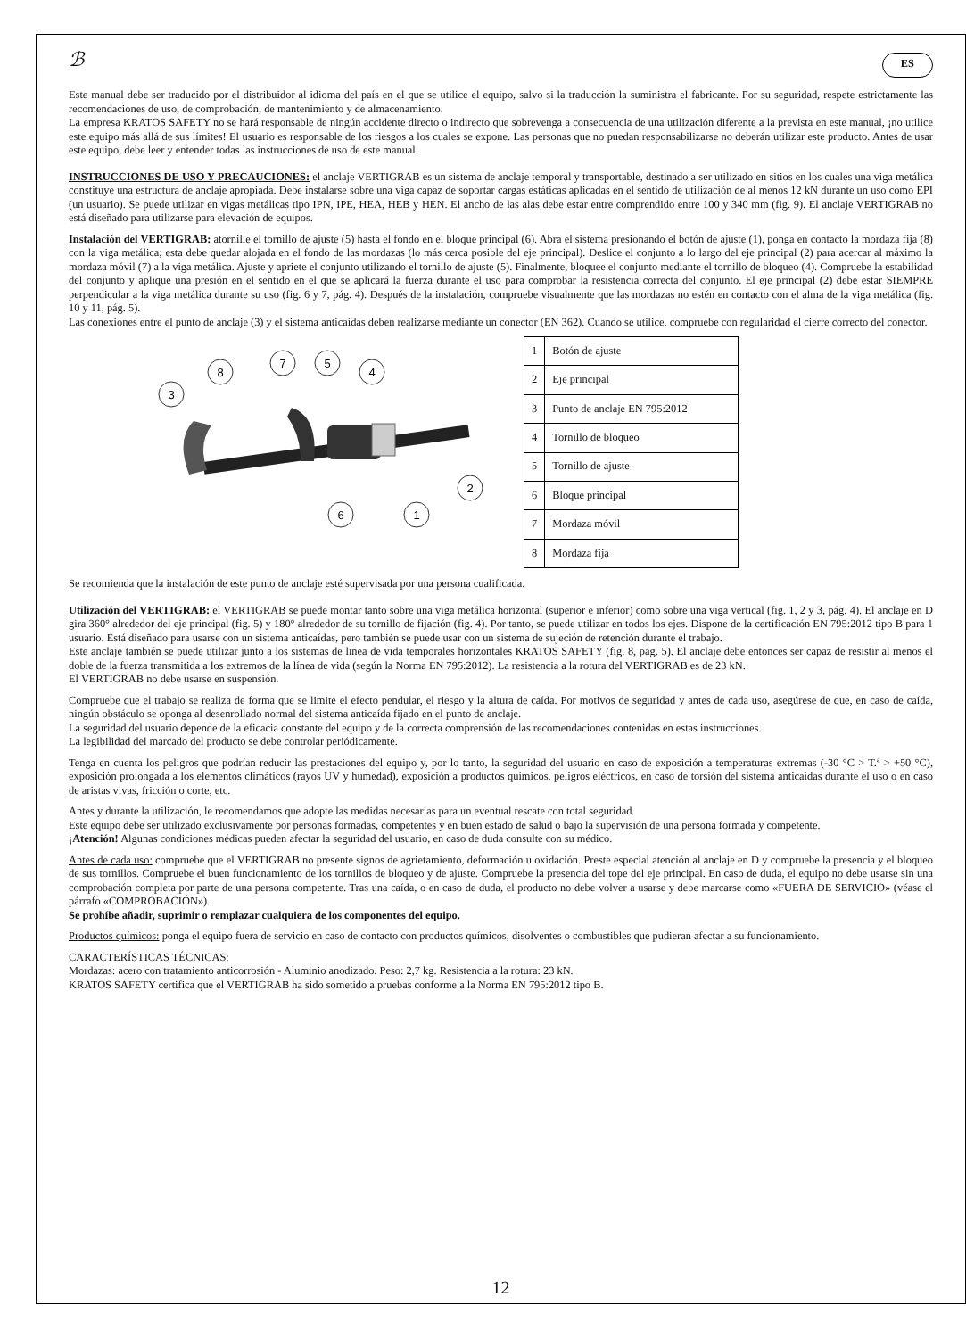ℬ ES
Este manual debe ser traducido por el distribuidor al idioma del país en el que se utilice el equipo, salvo si la traducción la suministra el fabricante. Por su seguridad, respete estrictamente las recomendaciones de uso, de comprobación, de mantenimiento y de almacenamiento.
La empresa KRATOS SAFETY no se hará responsable de ningún accidente directo o indirecto que sobrevenga a consecuencia de una utilización diferente a la prevista en este manual, ¡no utilice este equipo más allá de sus límites! El usuario es responsable de los riesgos a los cuales se expone. Las personas que no puedan responsabilizarse no deberán utilizar este producto. Antes de usar este equipo, debe leer y entender todas las instrucciones de uso de este manual.
INSTRUCCIONES DE USO Y PRECAUCIONES: el anclaje VERTIGRAB es un sistema de anclaje temporal y transportable, destinado a ser utilizado en sitios en los cuales una viga metálica constituye una estructura de anclaje apropiada. Debe instalarse sobre una viga capaz de soportar cargas estáticas aplicadas en el sentido de utilización de al menos 12 kN durante un uso como EPI (un usuario). Se puede utilizar en vigas metálicas tipo IPN, IPE, HEA, HEB y HEN. El ancho de las alas debe estar entre comprendido entre 100 y 340 mm (fig. 9). El anclaje VERTIGRAB no está diseñado para utilizarse para elevación de equipos.
Instalación del VERTIGRAB: atornille el tornillo de ajuste (5) hasta el fondo en el bloque principal (6). Abra el sistema presionando el botón de ajuste (1), ponga en contacto la mordaza fija (8) con la viga metálica; esta debe quedar alojada en el fondo de las mordazas (lo más cerca posible del eje principal). Deslice el conjunto a lo largo del eje principal (2) para acercar al máximo la mordaza móvil (7) a la viga metálica. Ajuste y apriete el conjunto utilizando el tornillo de ajuste (5). Finalmente, bloquee el conjunto mediante el tornillo de bloqueo (4). Compruebe la estabilidad del conjunto y aplique una presión en el sentido en el que se aplicará la fuerza durante el uso para comprobar la resistencia correcta del conjunto. El eje principal (2) debe estar SIEMPRE perpendicular a la viga metálica durante su uso (fig. 6 y 7, pág. 4). Después de la instalación, compruebe visualmente que las mordazas no estén en contacto con el alma de la viga metálica (fig. 10 y 11, pág. 5).
Las conexiones entre el punto de anclaje (3) y el sistema anticaídas deben realizarse mediante un conector (EN 362). Cuando se utilice, compruebe con regularidad el cierre correcto del conector.
3
8
7
5
4
2
6
1
| 1 | Botón de ajuste |
| 2 | Eje principal |
| 3 | Punto de anclaje EN 795:2012 |
| 4 | Tornillo de bloqueo |
| 5 | Tornillo de ajuste |
| 6 | Bloque principal |
| 7 | Mordaza móvil |
| 8 | Mordaza fija |
Se recomienda que la instalación de este punto de anclaje esté supervisada por una persona cualificada.
Utilización del VERTIGRAB: el VERTIGRAB se puede montar tanto sobre una viga metálica horizontal (superior e inferior) como sobre una viga vertical (fig. 1, 2 y 3, pág. 4). El anclaje en D gira 360° alrededor del eje principal (fig. 5) y 180° alrededor de su tornillo de fijación (fig. 4). Por tanto, se puede utilizar en todos los ejes. Dispone de la certificación EN 795:2012 tipo B para 1 usuario. Está diseñado para usarse con un sistema anticaídas, pero también se puede usar con un sistema de sujeción de retención durante el trabajo.
Este anclaje también se puede utilizar junto a los sistemas de línea de vida temporales horizontales KRATOS SAFETY (fig. 8, pág. 5). El anclaje debe entonces ser capaz de resistir al menos el doble de la fuerza transmitida a los extremos de la línea de vida (según la Norma EN 795:2012). La resistencia a la rotura del VERTIGRAB es de 23 kN.
El VERTIGRAB no debe usarse en suspensión.
Compruebe que el trabajo se realiza de forma que se limite el efecto pendular, el riesgo y la altura de caída. Por motivos de seguridad y antes de cada uso, asegúrese de que, en caso de caída, ningún obstáculo se oponga al desenrollado normal del sistema anticaída fijado en el punto de anclaje.
La seguridad del usuario depende de la eficacia constante del equipo y de la correcta comprensión de las recomendaciones contenidas en estas instrucciones.
La legibilidad del marcado del producto se debe controlar periódicamente.
Tenga en cuenta los peligros que podrían reducir las prestaciones del equipo y, por lo tanto, la seguridad del usuario en caso de exposición a temperaturas extremas (-30 °C > T.ª > +50 °C), exposición prolongada a los elementos climáticos (rayos UV y humedad), exposición a productos químicos, peligros eléctricos, en caso de torsión del sistema anticaídas durante el uso o en caso de aristas vivas, fricción o corte, etc.
Antes y durante la utilización, le recomendamos que adopte las medidas necesarias para un eventual rescate con total seguridad.
Este equipo debe ser utilizado exclusivamente por personas formadas, competentes y en buen estado de salud o bajo la supervisión de una persona formada y competente.
¡Atención! Algunas condiciones médicas pueden afectar la seguridad del usuario, en caso de duda consulte con su médico.
Antes de cada uso: compruebe que el VERTIGRAB no presente signos de agrietamiento, deformación u oxidación. Preste especial atención al anclaje en D y compruebe la presencia y el bloqueo de sus tornillos. Compruebe el buen funcionamiento de los tornillos de bloqueo y de ajuste. Compruebe la presencia del tope del eje principal. En caso de duda, el equipo no debe usarse sin una comprobación completa por parte de una persona competente. Tras una caída, o en caso de duda, el producto no debe volver a usarse y debe marcarse como «FUERA DE SERVICIO» (véase el párrafo «COMPROBACIÓN»).
Se prohíbe añadir, suprimir o remplazar cualquiera de los componentes del equipo.
Productos químicos: ponga el equipo fuera de servicio en caso de contacto con productos químicos, disolventes o combustibles que pudieran afectar a su funcionamiento.
CARACTERÍSTICAS TÉCNICAS:
Mordazas: acero con tratamiento anticorrosión - Aluminio anodizado. Peso: 2,7 kg. Resistencia a la rotura: 23 kN.
KRATOS SAFETY certifica que el VERTIGRAB ha sido sometido a pruebas conforme a la Norma EN 795:2012 tipo B.
12